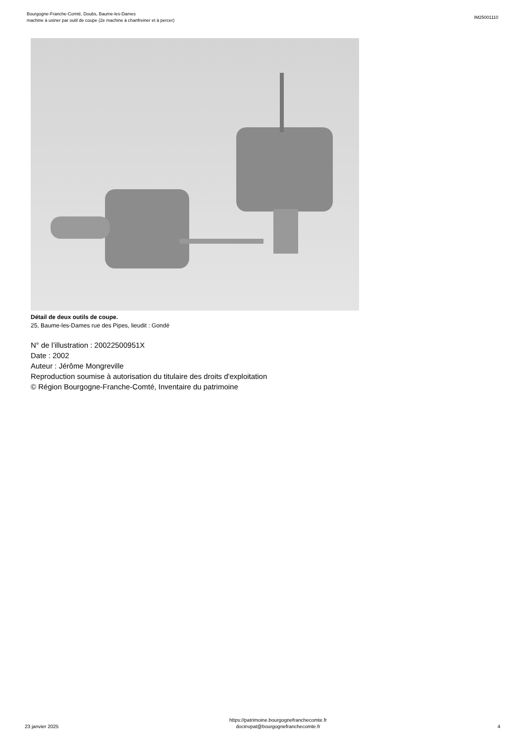Bourgogne-Franche-Comté, Doubs, Baume-les-Dames
machine à usiner par outil de coupe (2e machine à chanfreiner et à percer)
IM25001110
Détail de deux outils de coupe.
25, Baume-les-Dames rue des Pipes, lieudit : Gondé
N° de l’illustration : 20022500951X
Date : 2002
Auteur : Jérôme Mongreville
Reproduction soumise à autorisation du titulaire des droits d'exploitation
© Région Bourgogne-Franche-Comté, Inventaire du patrimoine
23 janvier 2025
https://patrimoine.bourgognefranchecomte.fr
docinvpat@bourgognefranchecomte.fr
4